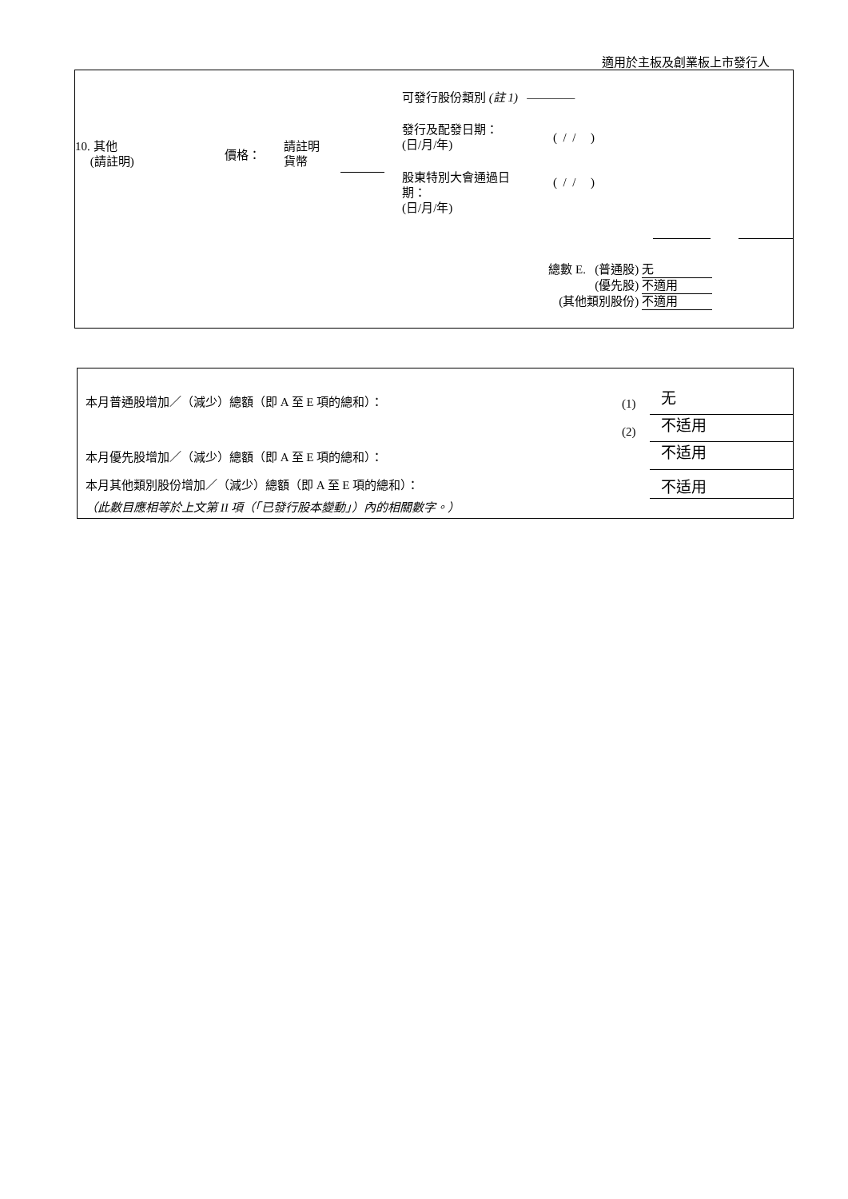適用於主板及創業板上市發行人
可發行股份類別 (註 1) ————
10. 其他
(請註明)
價格：
請註明
貨幣
發行及配發日期：
(日/月/年)
( / / )
股東特別大會通過日
期：
(日/月/年)
( / / )
總數 E. (普通股) 无
(優先股) 不適用
(其他類別股份) 不適用
本月普通股增加／（減少）總額（即 A 至 E 項的總和）：
(1) 无
(2) 不适用
本月優先股增加／（減少）總額（即 A 至 E 項的總和）：
不适用
本月其他類別股份增加／（減少）總額（即 A 至 E 項的總和）：
不适用
（此數目應相等於上文第 II 項（「已發行股本變動」）內的相關數字。）